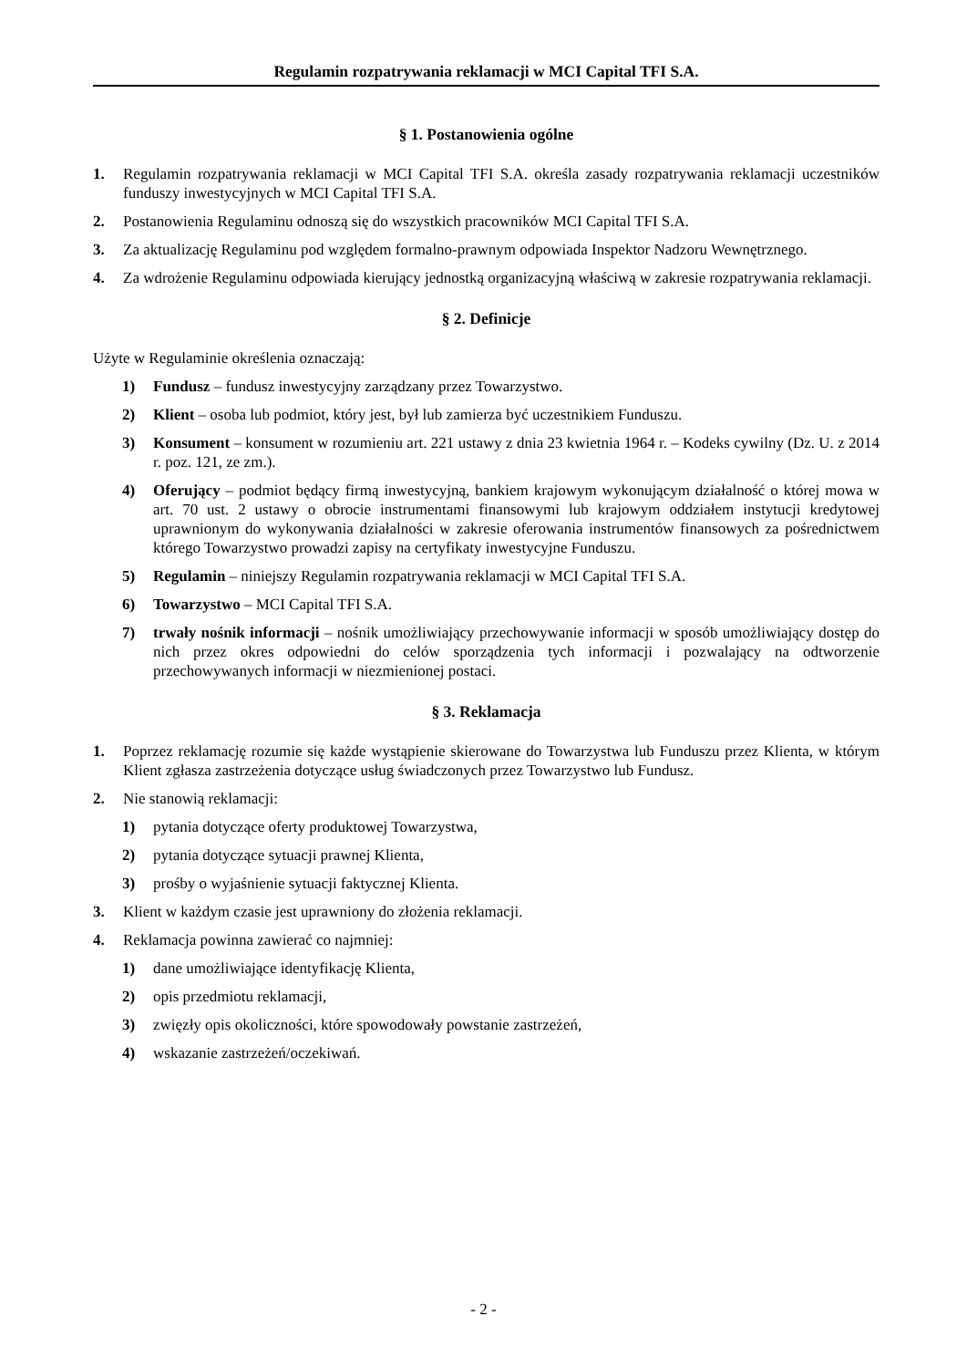Regulamin rozpatrywania reklamacji w MCI Capital TFI S.A.
§ 1. Postanowienia ogólne
1. Regulamin rozpatrywania reklamacji w MCI Capital TFI S.A. określa zasady rozpatrywania reklamacji uczestników funduszy inwestycyjnych w MCI Capital TFI S.A.
2. Postanowienia Regulaminu odnoszą się do wszystkich pracowników MCI Capital TFI S.A.
3. Za aktualizację Regulaminu pod względem formalno-prawnym odpowiada Inspektor Nadzoru Wewnętrznego.
4. Za wdrożenie Regulaminu odpowiada kierujący jednostką organizacyjną właściwą w zakresie rozpatrywania reklamacji.
§ 2. Definicje
Użyte w Regulaminie określenia oznaczają:
1) Fundusz – fundusz inwestycyjny zarządzany przez Towarzystwo.
2) Klient – osoba lub podmiot, który jest, był lub zamierza być uczestnikiem Funduszu.
3) Konsument – konsument w rozumieniu art. 221 ustawy z dnia 23 kwietnia 1964 r. – Kodeks cywilny (Dz. U. z 2014 r. poz. 121, ze zm.).
4) Oferujący – podmiot będący firmą inwestycyjną, bankiem krajowym wykonującym działalność o której mowa w art. 70 ust. 2 ustawy o obrocie instrumentami finansowymi lub krajowym oddziałem instytucji kredytowej uprawnionym do wykonywania działalności w zakresie oferowania instrumentów finansowych za pośrednictwem którego Towarzystwo prowadzi zapisy na certyfikaty inwestycyjne Funduszu.
5) Regulamin – niniejszy Regulamin rozpatrywania reklamacji w MCI Capital TFI S.A.
6) Towarzystwo – MCI Capital TFI S.A.
7) trwały nośnik informacji – nośnik umożliwiający przechowywanie informacji w sposób umożliwiający dostęp do nich przez okres odpowiedni do celów sporządzenia tych informacji i pozwalający na odtworzenie przechowywanych informacji w niezmienionej postaci.
§ 3. Reklamacja
1. Poprzez reklamację rozumie się każde wystąpienie skierowane do Towarzystwa lub Funduszu przez Klienta, w którym Klient zgłasza zastrzeżenia dotyczące usług świadczonych przez Towarzystwo lub Fundusz.
2. Nie stanowią reklamacji:
1) pytania dotyczące oferty produktowej Towarzystwa,
2) pytania dotyczące sytuacji prawnej Klienta,
3) prośby o wyjaśnienie sytuacji faktycznej Klienta.
3. Klient w każdym czasie jest uprawniony do złożenia reklamacji.
4. Reklamacja powinna zawierać co najmniej:
1) dane umożliwiające identyfikację Klienta,
2) opis przedmiotu reklamacji,
3) zwięzły opis okoliczności, które spowodowały powstanie zastrzeżeń,
4) wskazanie zastrzeżeń/oczekiwań.
- 2 -